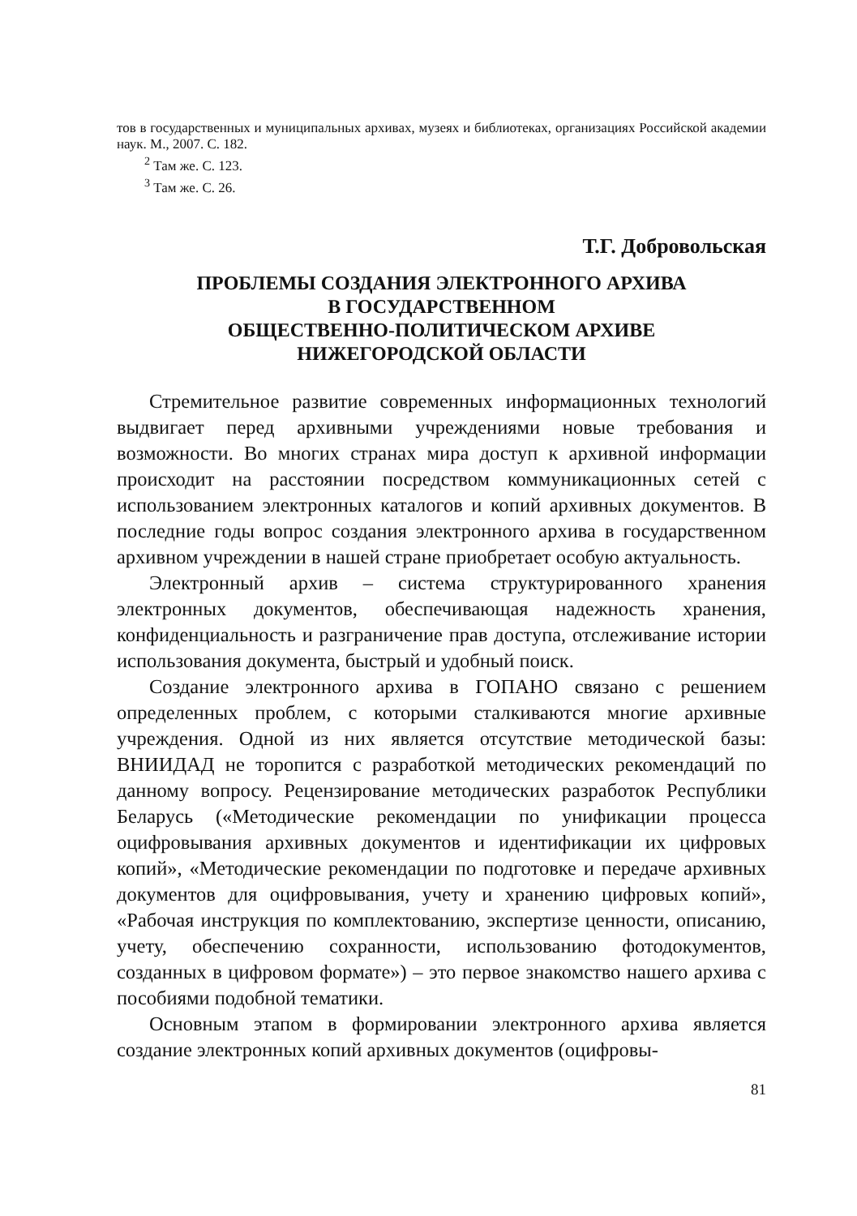тов в государственных и муниципальных архивах, музеях и библиотеках, организациях Российской академии наук. М., 2007. С. 182.
<sup>2</sup> Там же. С. 123.
<sup>3</sup> Там же. С. 26.
Т.Г. Добровольская
ПРОБЛЕМЫ СОЗДАНИЯ ЭЛЕКТРОННОГО АРХИВА
В ГОСУДАРСТВЕННОМ
ОБЩЕСТВЕННО-ПОЛИТИЧЕСКОМ АРХИВЕ
НИЖЕГОРОДСКОЙ ОБЛАСТИ
Стремительное развитие современных информационных технологий выдвигает перед архивными учреждениями новые требования и возможности. Во многих странах мира доступ к архивной информации происходит на расстоянии посредством коммуникационных сетей с использованием электронных каталогов и копий архивных документов. В последние годы вопрос создания электронного архива в государственном архивном учреждении в нашей стране приобретает особую актуальность.
Электронный архив – система структурированного хранения электронных документов, обеспечивающая надежность хранения, конфиденциальность и разграничение прав доступа, отслеживание истории использования документа, быстрый и удобный поиск.
Создание электронного архива в ГОПАНО связано с решением определенных проблем, с которыми сталкиваются многие архивные учреждения. Одной из них является отсутствие методической базы: ВНИИДАД не торопится с разработкой методических рекомендаций по данному вопросу. Рецензирование методических разработок Республики Беларусь («Методические рекомендации по унификации процесса оцифровывания архивных документов и идентификации их цифровых копий», «Методические рекомендации по подготовке и передаче архивных документов для оцифровывания, учету и хранению цифровых копий», «Рабочая инструкция по комплектованию, экспертизе ценности, описанию, учету, обеспечению сохранности, использованию фотодокументов, созданных в цифровом формате») – это первое знакомство нашего архива с пособиями подобной тематики.
Основным этапом в формировании электронного архива является создание электронных копий архивных документов (оцифровы-
81